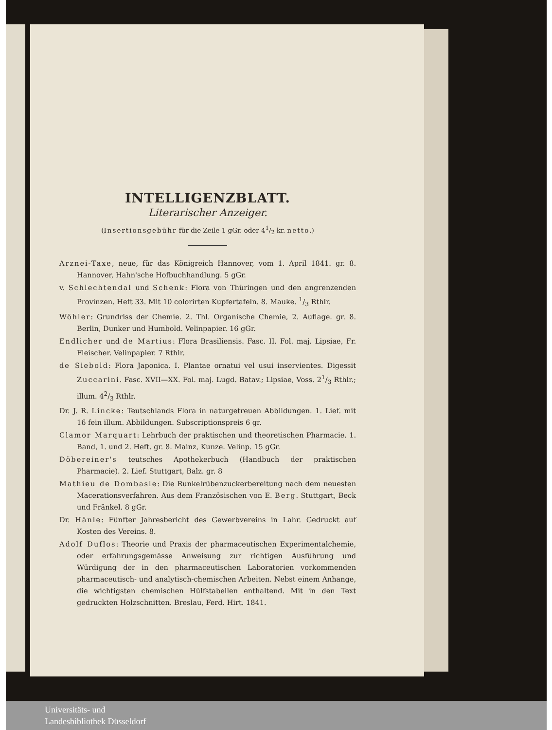INTELLIGENZBLATT.
Literarischer Anzeiger.
(Insertionsgebühr für die Zeile 1 gGr. oder 41/2 kr. netto.)
Arznei-Taxe, neue, für das Königreich Hannover, vom 1. April 1841. gr. 8. Hannover, Hahn'sche Hofbuchhandlung. 5 gGr.
v. Schlechtendal und Schenk: Flora von Thüringen und den angrenzenden Provinzen. Heft 33. Mit 10 colorirten Kupfertafeln. 8. Mauke. 1/3 Rthlr.
Wöhler: Grundriss der Chemie. 2. Thl. Organische Chemie, 2. Auflage. gr. 8. Berlin, Dunker und Humbold. Velinpapier. 16 gGr.
Endlicher und de Martius: Flora Brasiliensis. Fasc. II. Fol. maj. Lipsiae, Fr. Fleischer. Velinpapier. 7 Rthlr.
de Siebold: Flora Japonica. I. Plantae ornatui vel usui inservientes. Digessit Zuccarini. Fasc. XVII—XX. Fol. maj. Lugd. Batav.; Lipsiae, Voss. 21/3 Rthlr.; illum. 42/3 Rthlr.
Dr. J. R. Lincke: Teutschlands Flora in naturgetreuen Abbildungen. 1. Lief. mit 16 fein illum. Abbildungen. Subscriptionspreis 6 gr.
Clamor Marquart: Lehrbuch der praktischen und theoretischen Pharmacie. 1. Band, 1. und 2. Heft. gr. 8. Mainz, Kunze. Velinp. 15 gGr.
Döbereiner's teutsches Apothekerbuch (Handbuch der praktischen Pharmacie). 2. Lief. Stuttgart, Balz. gr. 8
Mathieu de Dombasle: Die Runkelrübenzuckerbereitung nach dem neuesten Macerationsverfahren. Aus dem Französischen von E. Berg. Stuttgart, Beck und Fränkel. 8 gGr.
Dr. Hänle: Fünfter Jahresbericht des Gewerbvereins in Lahr. Gedruckt auf Kosten des Vereins. 8.
Adolf Duflos: Theorie und Praxis der pharmaceutischen Experimentalchemie, oder erfahrungsgemässe Anweisung zur richtigen Ausführung und Würdigung der in den pharmaceutischen Laboratorien vorkommenden pharmaceutisch- und analytisch-chemischen Arbeiten. Nebst einem Anhange, die wichtigsten chemischen Hülfstabellen enthaltend. Mit in den Text gedruckten Holzschnitten. Breslau, Ferd. Hirt. 1841.
Universitäts- und
Landesbibliothek Düsseldorf